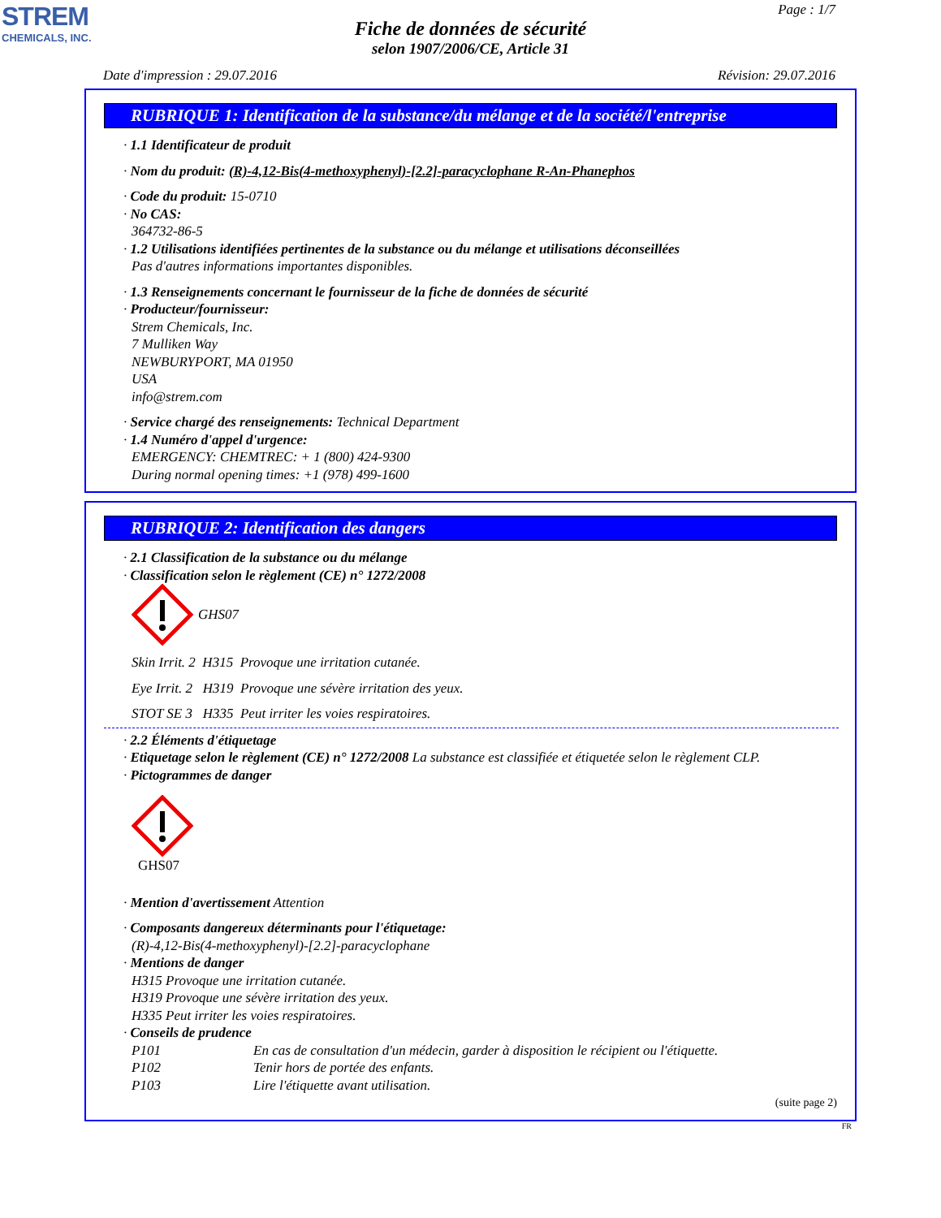STREM
CHEMICALS, INC.
Page : 1/7
Fiche de données de sécurité
selon 1907/2006/CE, Article 31
Date d'impression : 29.07.2016 Révision: 29.07.2016
RUBRIQUE 1: Identification de la substance/du mélange et de la société/l'entreprise
· 1.1 Identificateur de produit
· Nom du produit: (R)-4,12-Bis(4-methoxyphenyl)-[2.2]-paracyclophane R-An-Phanephos
· Code du produit: 15-0710
· No CAS:
364732-86-5
· 1.2 Utilisations identifiées pertinentes de la substance ou du mélange et utilisations déconseillées
Pas d'autres informations importantes disponibles.
· 1.3 Renseignements concernant le fournisseur de la fiche de données de sécurité
· Producteur/fournisseur:
Strem Chemicals, Inc.
7 Mulliken Way
NEWBURYPORT, MA 01950
USA
info@strem.com
· Service chargé des renseignements: Technical Department
· 1.4 Numéro d'appel d'urgence:
EMERGENCY: CHEMTREC: + 1 (800) 424-9300
During normal opening times: +1 (978) 499-1600
RUBRIQUE 2: Identification des dangers
· 2.1 Classification de la substance ou du mélange
· Classification selon le règlement (CE) n° 1272/2008
GHS07
Skin Irrit. 2 H315 Provoque une irritation cutanée.
Eye Irrit. 2 H319 Provoque une sévère irritation des yeux.
STOT SE 3 H335 Peut irriter les voies respiratoires.
· 2.2 Éléments d'étiquetage
· Etiquetage selon le règlement (CE) n° 1272/2008 La substance est classifiée et étiquetée selon le règlement CLP.
· Pictogrammes de danger
GHS07
· Mention d'avertissement Attention
· Composants dangereux déterminants pour l'étiquetage:
(R)-4,12-Bis(4-methoxyphenyl)-[2.2]-paracyclophane
· Mentions de danger
H315 Provoque une irritation cutanée.
H319 Provoque une sévère irritation des yeux.
H335 Peut irriter les voies respiratoires.
· Conseils de prudence
P101 En cas de consultation d'un médecin, garder à disposition le récipient ou l'étiquette.
P102 Tenir hors de portée des enfants.
P103 Lire l'étiquette avant utilisation.
(suite page 2)
FR